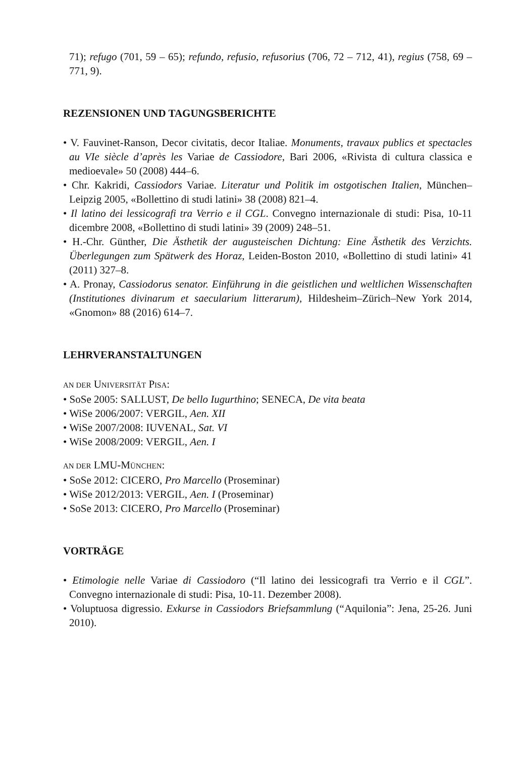71); refugo (701, 59 – 65); refundo, refusio, refusorius (706, 72 – 712, 41), regius (758, 69 – 771, 9).
REZENSIONEN UND TAGUNGSBERICHTE
• V. Fauvinet-Ranson, Decor civitatis, decor Italiae. Monuments, travaux publics et spectacles au VIe siècle d’après les Variae de Cassiodore, Bari 2006, «Rivista di cultura classica e medioevale» 50 (2008) 444–6.
• Chr. Kakridi, Cassiodors Variae. Literatur und Politik im ostgotischen Italien, München–Leipzig 2005, «Bollettino di studi latini» 38 (2008) 821–4.
• Il latino dei lessicografi tra Verrio e il CGL. Convegno internazionale di studi: Pisa, 10-11 dicembre 2008, «Bollettino di studi latini» 39 (2009) 248–51.
• H.-Chr. Günther, Die Ästhetik der augusteischen Dichtung: Eine Ästhetik des Verzichts. Überlegungen zum Spätwerk des Horaz, Leiden-Boston 2010, «Bollettino di studi latini» 41 (2011) 327–8.
• A. Pronay, Cassiodorus senator. Einführung in die geistlichen und weltlichen Wissenschaften (Institutiones divinarum et saecularium litterarum), Hildesheim–Zürich–New York 2014, «Gnomon» 88 (2016) 614–7.
LEHRVERANSTALTUNGEN
AN DER UNIVERSITÄT PISA:
• SoSe 2005: SALLUST, De bello Iugurthino; SENECA, De vita beata
• WiSe 2006/2007: VERGIL, Aen. XII
• WiSe 2007/2008: IUVENAL, Sat. VI
• WiSe 2008/2009: VERGIL, Aen. I
AN DER LMU-MÜNCHEN:
• SoSe 2012: CICERO, Pro Marcello (Proseminar)
• WiSe 2012/2013: VERGIL, Aen. I (Proseminar)
• SoSe 2013: CICERO, Pro Marcello (Proseminar)
VORTRÄGE
• Etimologie nelle Variae di Cassiodoro (“Il latino dei lessicografi tra Verrio e il CGL”. Convegno internazionale di studi: Pisa, 10-11. Dezember 2008).
• Voluptuosa digressio. Exkurse in Cassiodors Briefsammlung (“Aquilonia”: Jena, 25-26. Juni 2010).